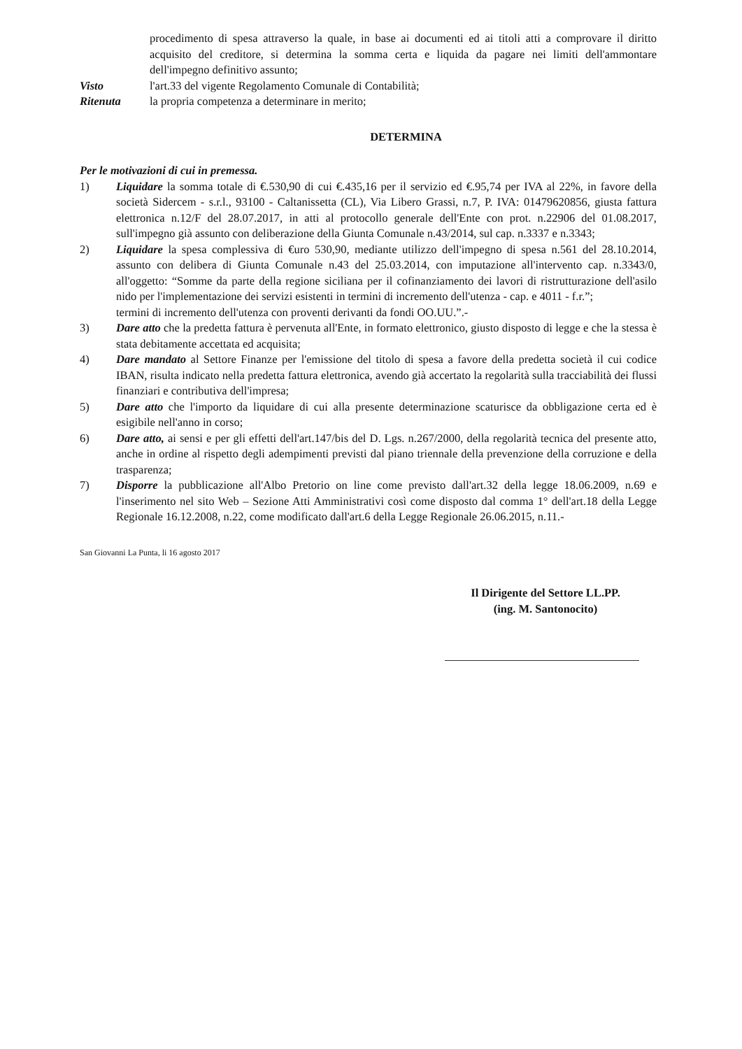procedimento di spesa attraverso la quale, in base ai documenti ed ai titoli atti a comprovare il diritto acquisito del creditore, si determina la somma certa e liquida da pagare nei limiti dell'ammontare dell'impegno definitivo assunto;
Visto l'art.33 del vigente Regolamento Comunale di Contabilità;
Ritenuta la propria competenza a determinare in merito;
DETERMINA
Per le motivazioni di cui in premessa.
1) Liquidare la somma totale di €.530,90 di cui €.435,16 per il servizio ed €.95,74 per IVA al 22%, in favore della società Sidercem - s.r.l., 93100 - Caltanissetta (CL), Via Libero Grassi, n.7, P. IVA: 01479620856, giusta fattura elettronica n.12/F del 28.07.2017, in atti al protocollo generale dell'Ente con prot. n.22906 del 01.08.2017, sull'impegno già assunto con deliberazione della Giunta Comunale n.43/2014, sul cap. n.3337 e n.3343;
2) Liquidare la spesa complessiva di €uro 530,90, mediante utilizzo dell'impegno di spesa n.561 del 28.10.2014, assunto con delibera di Giunta Comunale n.43 del 25.03.2014, con imputazione all'intervento cap. n.3343/0, all'oggetto: “Somme da parte della regione siciliana per il cofinanziamento dei lavori di ristrutturazione dell'asilo nido per l'implementazione dei servizi esistenti in termini di incremento dell'utenza - cap. e 4011 - f.r.”;
termini di incremento dell'utenza con proventi derivanti da fondi OO.UU.”.-
3) Dare atto che la predetta fattura è pervenuta all'Ente, in formato elettronico, giusto disposto di legge e che la stessa è stata debitamente accettata ed acquisita;
4) Dare mandato al Settore Finanze per l'emissione del titolo di spesa a favore della predetta società il cui codice IBAN, risulta indicato nella predetta fattura elettronica, avendo già accertato la regolarità sulla tracciabilità dei flussi finanziari e contributiva dell'impresa;
5) Dare atto che l'importo da liquidare di cui alla presente determinazione scaturisce da obbligazione certa ed è esigibile nell'anno in corso;
6) Dare atto, ai sensi e per gli effetti dell'art.147/bis del D. Lgs. n.267/2000, della regolarità tecnica del presente atto, anche in ordine al rispetto degli adempimenti previsti dal piano triennale della prevenzione della corruzione e della trasparenza;
7) Disporre la pubblicazione all'Albo Pretorio on line come previsto dall'art.32 della legge 18.06.2009, n.69 e l'inserimento nel sito Web – Sezione Atti Amministrativi così come disposto dal comma 1° dell'art.18 della Legge Regionale 16.12.2008, n.22, come modificato dall'art.6 della Legge Regionale 26.06.2015, n.11.-
San Giovanni La Punta, li 16 agosto 2017
Il Dirigente del Settore LL.PP.
(ing. M. Santonocito)